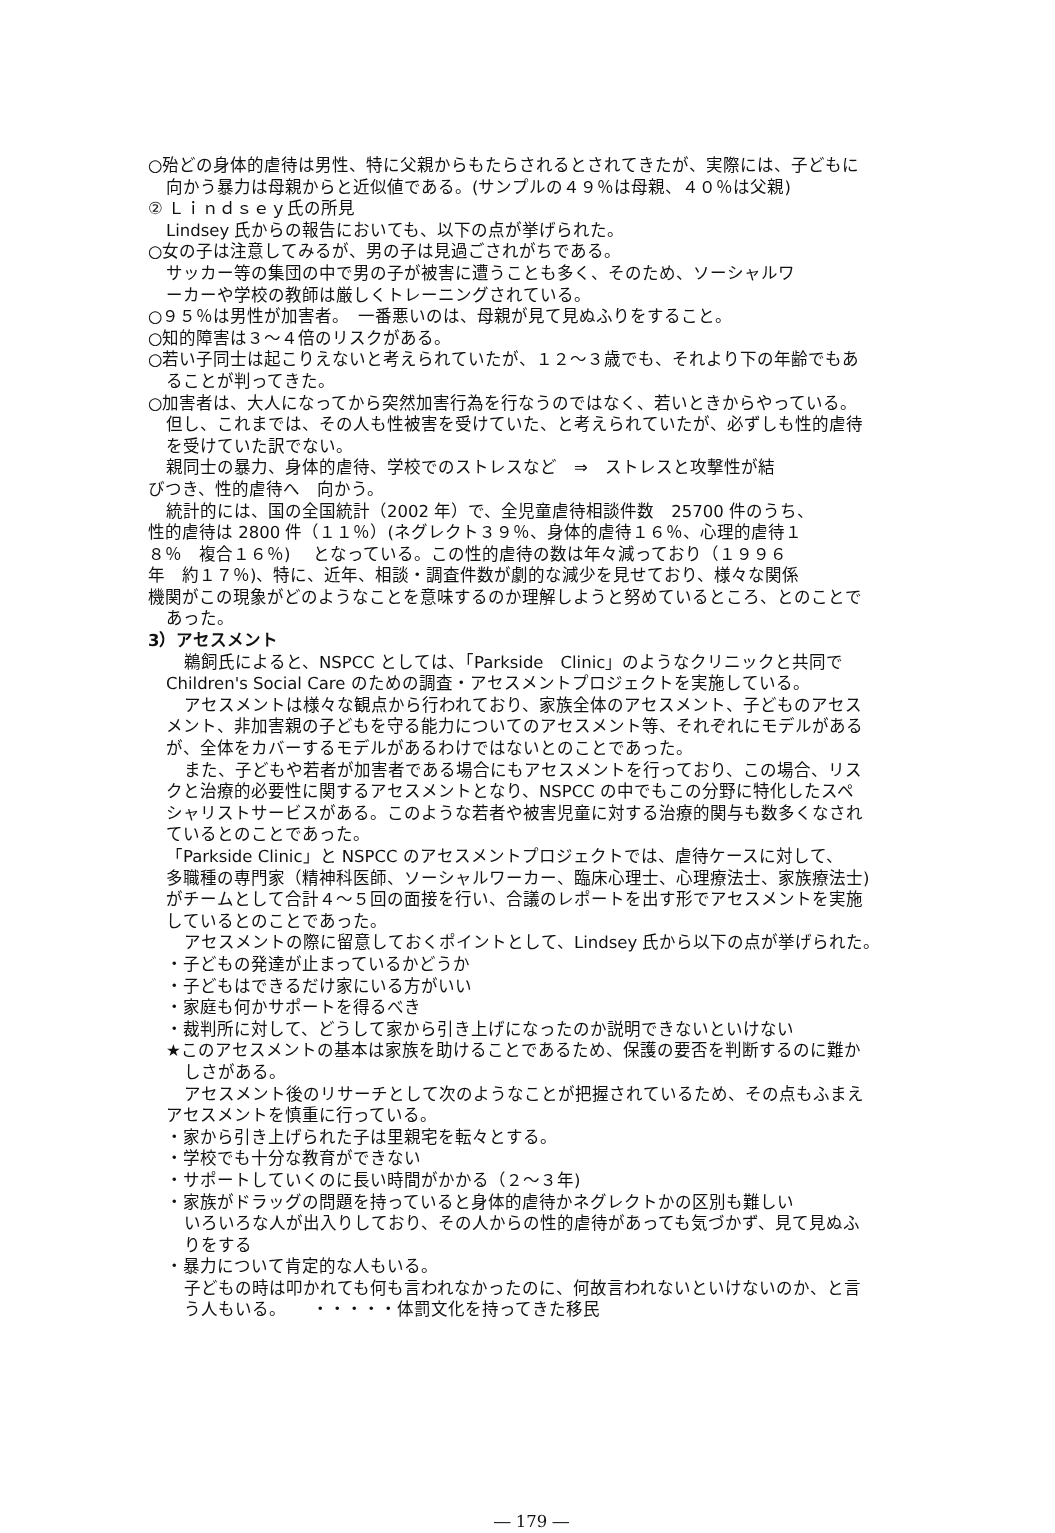○殆どの身体的虐待は男性、特に父親からもたらされるとされてきたが、実際には、子どもに
向かう暴力は母親からと近似値である。(サンプルの４９％は母親、４０％は父親)
② Ｌｉｎｄｓｅｙ氏の所見
Lindsey 氏からの報告においても、以下の点が挙げられた。
○女の子は注意してみるが、男の子は見過ごされがちである。
サッカー等の集団の中で男の子が被害に遭うことも多く、そのため、ソーシャルワ
ーカーや学校の教師は厳しくトレーニングされている。
○９５％は男性が加害者。　一番悪いのは、母親が見て見ぬふりをすること。
○知的障害は３～４倍のリスクがある。
○若い子同士は起こりえないと考えられていたが、１２～３歳でも、それより下の年齢でもあ
ることが判ってきた。
○加害者は、大人になってから突然加害行為を行なうのではなく、若いときからやっている。
但し、これまでは、その人も性被害を受けていた、と考えられていたが、必ずしも性的虐待
を受けていた訳でない。
親同士の暴力、身体的虐待、学校でのストレスなど　⇒　ストレスと攻撃性が結
びつき、性的虐待へ　向かう。
統計的には、国の全国統計（2002 年）で、全児童虐待相談件数　25700 件のうち、
性的虐待は 2800 件（１１％）(ネグレクト３９％、身体的虐待１６％、心理的虐待１
８％　複合１６％)　 となっている。この性的虐待の数は年々減っており（１９９６
年　約１７％)、特に、近年、相談・調査件数が劇的な減少を見せており、様々な関係
機関がこの現象がどのようなことを意味するのか理解しようと努めているところ、とのことで
あった。
3）アセスメント
鵜飼氏によると、NSPCC としては、「Parkside　Clinic」のようなクリニックと共同で
Children's Social Care のための調査・アセスメントプロジェクトを実施している。
アセスメントは様々な観点から行われており、家族全体のアセスメント、子どものアセス
メント、非加害親の子どもを守る能力についてのアセスメント等、それぞれにモデルがある
が、全体をカバーするモデルがあるわけではないとのことであった。
また、子どもや若者が加害者である場合にもアセスメントを行っており、この場合、リス
クと治療的必要性に関するアセスメントとなり、NSPCC の中でもこの分野に特化したスペ
シャリストサービスがある。このような若者や被害児童に対する治療的関与も数多くなされ
ているとのことであった。
「Parkside Clinic」と NSPCC のアセスメントプロジェクトでは、虐待ケースに対して、
多職種の専門家（精神科医師、ソーシャルワーカー、臨床心理士、心理療法士、家族療法士)
がチームとして合計４～５回の面接を行い、合議のレポートを出す形でアセスメントを実施
しているとのことであった。
アセスメントの際に留意しておくポイントとして、Lindsey 氏から以下の点が挙げられた。
・子どもの発達が止まっているかどうか
・子どもはできるだけ家にいる方がいい
・家庭も何かサポートを得るべき
・裁判所に対して、どうして家から引き上げになったのか説明できないといけない
★このアセスメントの基本は家族を助けることであるため、保護の要否を判断するのに難か
しさがある。
アセスメント後のリサーチとして次のようなことが把握されているため、その点もふまえ
アセスメントを慎重に行っている。
・家から引き上げられた子は里親宅を転々とする。
・学校でも十分な教育ができない
・サポートしていくのに長い時間がかかる（２～３年)
・家族がドラッグの問題を持っていると身体的虐待かネグレクトかの区別も難しい
いろいろな人が出入りしており、その人からの性的虐待があっても気づかず、見て見ぬふ
りをする
・暴力について肯定的な人もいる。
子どもの時は叩かれても何も言われなかったのに、何故言われないといけないのか、と言
う人もいる。　　・・・・・体罰文化を持ってきた移民
― 179 ―